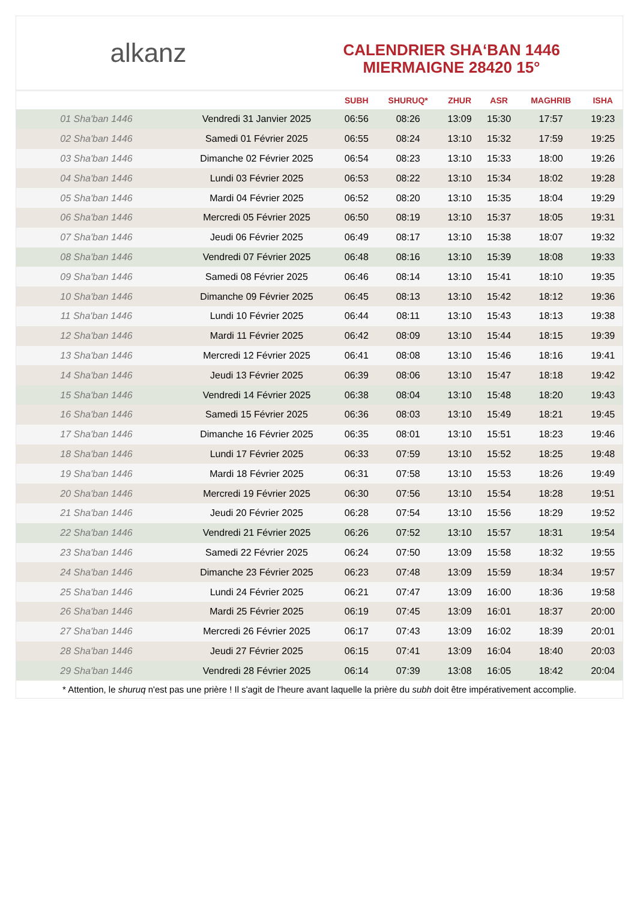alkanz
CALENDRIER SHA‘BAN 1446
MIERMAIGNE 28420 15°
| | | SUBH | SHURUQ* | ZHUR | ASR | MAGHRIB | ISHA |
| --- | --- | --- | --- | --- | --- | --- | --- |
| 01 Sha'ban 1446 | Vendredi 31 Janvier 2025 | 06:56 | 08:26 | 13:09 | 15:30 | 17:57 | 19:23 |
| 02 Sha'ban 1446 | Samedi 01 Février 2025 | 06:55 | 08:24 | 13:10 | 15:32 | 17:59 | 19:25 |
| 03 Sha'ban 1446 | Dimanche 02 Février 2025 | 06:54 | 08:23 | 13:10 | 15:33 | 18:00 | 19:26 |
| 04 Sha'ban 1446 | Lundi 03 Février 2025 | 06:53 | 08:22 | 13:10 | 15:34 | 18:02 | 19:28 |
| 05 Sha'ban 1446 | Mardi 04 Février 2025 | 06:52 | 08:20 | 13:10 | 15:35 | 18:04 | 19:29 |
| 06 Sha'ban 1446 | Mercredi 05 Février 2025 | 06:50 | 08:19 | 13:10 | 15:37 | 18:05 | 19:31 |
| 07 Sha'ban 1446 | Jeudi 06 Février 2025 | 06:49 | 08:17 | 13:10 | 15:38 | 18:07 | 19:32 |
| 08 Sha'ban 1446 | Vendredi 07 Février 2025 | 06:48 | 08:16 | 13:10 | 15:39 | 18:08 | 19:33 |
| 09 Sha'ban 1446 | Samedi 08 Février 2025 | 06:46 | 08:14 | 13:10 | 15:41 | 18:10 | 19:35 |
| 10 Sha'ban 1446 | Dimanche 09 Février 2025 | 06:45 | 08:13 | 13:10 | 15:42 | 18:12 | 19:36 |
| 11 Sha'ban 1446 | Lundi 10 Février 2025 | 06:44 | 08:11 | 13:10 | 15:43 | 18:13 | 19:38 |
| 12 Sha'ban 1446 | Mardi 11 Février 2025 | 06:42 | 08:09 | 13:10 | 15:44 | 18:15 | 19:39 |
| 13 Sha'ban 1446 | Mercredi 12 Février 2025 | 06:41 | 08:08 | 13:10 | 15:46 | 18:16 | 19:41 |
| 14 Sha'ban 1446 | Jeudi 13 Février 2025 | 06:39 | 08:06 | 13:10 | 15:47 | 18:18 | 19:42 |
| 15 Sha'ban 1446 | Vendredi 14 Février 2025 | 06:38 | 08:04 | 13:10 | 15:48 | 18:20 | 19:43 |
| 16 Sha'ban 1446 | Samedi 15 Février 2025 | 06:36 | 08:03 | 13:10 | 15:49 | 18:21 | 19:45 |
| 17 Sha'ban 1446 | Dimanche 16 Février 2025 | 06:35 | 08:01 | 13:10 | 15:51 | 18:23 | 19:46 |
| 18 Sha'ban 1446 | Lundi 17 Février 2025 | 06:33 | 07:59 | 13:10 | 15:52 | 18:25 | 19:48 |
| 19 Sha'ban 1446 | Mardi 18 Février 2025 | 06:31 | 07:58 | 13:10 | 15:53 | 18:26 | 19:49 |
| 20 Sha'ban 1446 | Mercredi 19 Février 2025 | 06:30 | 07:56 | 13:10 | 15:54 | 18:28 | 19:51 |
| 21 Sha'ban 1446 | Jeudi 20 Février 2025 | 06:28 | 07:54 | 13:10 | 15:56 | 18:29 | 19:52 |
| 22 Sha'ban 1446 | Vendredi 21 Février 2025 | 06:26 | 07:52 | 13:10 | 15:57 | 18:31 | 19:54 |
| 23 Sha'ban 1446 | Samedi 22 Février 2025 | 06:24 | 07:50 | 13:09 | 15:58 | 18:32 | 19:55 |
| 24 Sha'ban 1446 | Dimanche 23 Février 2025 | 06:23 | 07:48 | 13:09 | 15:59 | 18:34 | 19:57 |
| 25 Sha'ban 1446 | Lundi 24 Février 2025 | 06:21 | 07:47 | 13:09 | 16:00 | 18:36 | 19:58 |
| 26 Sha'ban 1446 | Mardi 25 Février 2025 | 06:19 | 07:45 | 13:09 | 16:01 | 18:37 | 20:00 |
| 27 Sha'ban 1446 | Mercredi 26 Février 2025 | 06:17 | 07:43 | 13:09 | 16:02 | 18:39 | 20:01 |
| 28 Sha'ban 1446 | Jeudi 27 Février 2025 | 06:15 | 07:41 | 13:09 | 16:04 | 18:40 | 20:03 |
| 29 Sha'ban 1446 | Vendredi 28 Février 2025 | 06:14 | 07:39 | 13:08 | 16:05 | 18:42 | 20:04 |
* Attention, le shuruq n'est pas une prière ! Il s'agit de l'heure avant laquelle la prière du subh doit être impérativement accomplie.